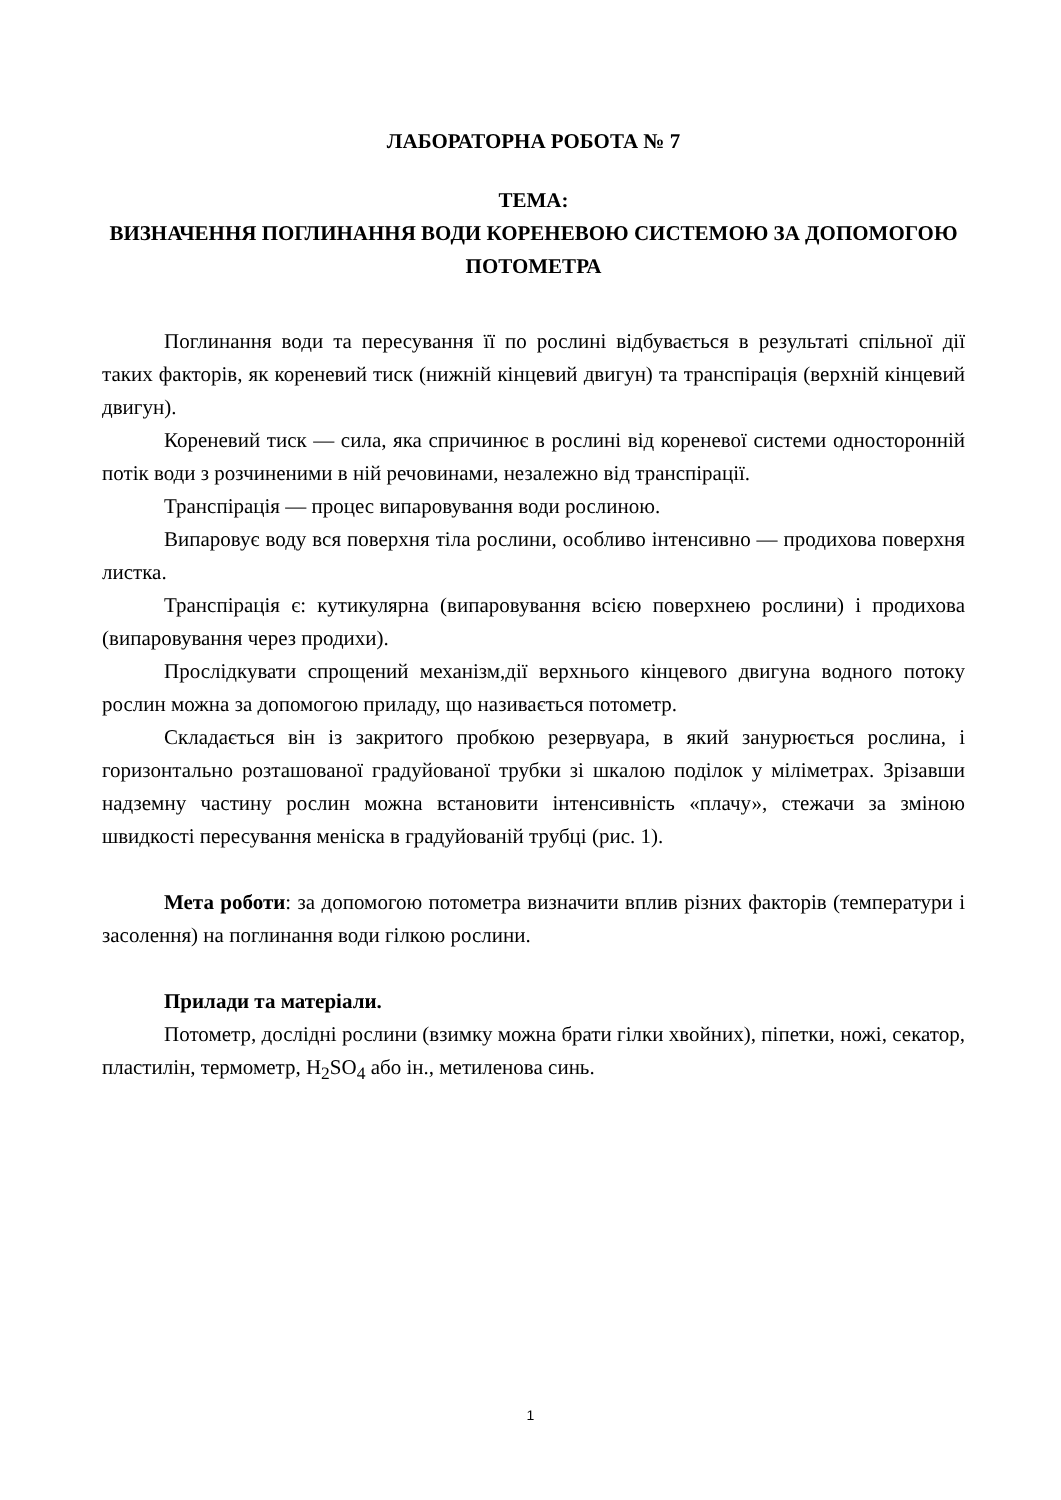ЛАБОРАТОРНА РОБОТА № 7
ТЕМА:
ВИЗНАЧЕННЯ ПОГЛИНАННЯ ВОДИ КОРЕНЕВОЮ СИСТЕМОЮ ЗА ДОПОМОГОЮ ПОТОМЕТРА
Поглинання води та пересування її по рослині відбувається в результаті спільної дії таких факторів, як кореневий тиск (нижній кінцевий двигун) та транспірація (верхній кінцевий двигун).
Кореневий тиск — сила, яка спричинює в рослині від кореневої системи односторонній потік води з розчиненими в ній речовинами, незалежно від транспірації.
Транспірація — процес випаровування води рослиною.
Випаровує воду вся поверхня тіла рослини, особливо інтенсивно — продихова поверхня листка.
Транспірація є: кутикулярна (випаровування всією поверхнею рослини) і продихова (випаровування через продихи).
Прослідкувати спрощений механізм,дії верхнього кінцевого двигуна водного потоку рослин можна за допомогою приладу, що називається потометр.
Складається він із закритого пробкою резервуара, в який занурюється рослина, і горизонтально розташованої градуйованої трубки зі шкалою поділок у міліметрах. Зрізавши надземну частину рослин можна встановити інтенсивність «плачу», стежачи за зміною швидкості пересування меніска в градуйованій трубці (рис. 1).
Мета роботи: за допомогою потометра визначити вплив різних факторів (температури і засолення) на поглинання води гілкою рослини.
Прилади та матеріали.
Потометр, дослідні рослини (взимку можна брати гілки хвойних), піпетки, ножі, секатор, пластилін, термометр, H<sub>2</sub>SO<sub>4</sub> або ін., метиленова синь.
1